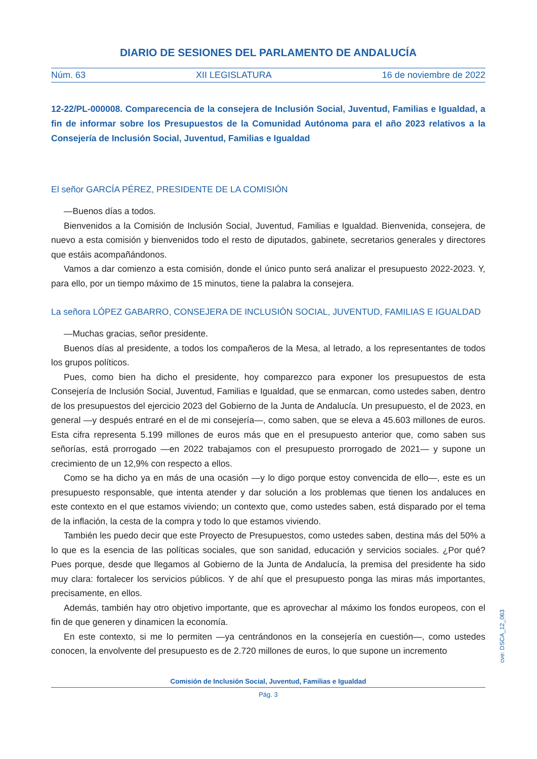DIARIO DE SESIONES DEL PARLAMENTO DE ANDALUCÍA
Núm. 63 XII LEGISLATURA 16 de noviembre de 2022
12-22/PL-000008. Comparecencia de la consejera de Inclusión Social, Juventud, Familias e Igualdad, a fin de informar sobre los Presupuestos de la Comunidad Autónoma para el año 2023 relativos a la Consejería de Inclusión Social, Juventud, Familias e Igualdad
El señor GARCÍA PÉREZ, PRESIDENTE DE LA COMISIÓN
—Buenos días a todos.
Bienvenidos a la Comisión de Inclusión Social, Juventud, Familias e Igualdad. Bienvenida, consejera, de nuevo a esta comisión y bienvenidos todo el resto de diputados, gabinete, secretarios generales y directores que estáis acompañándonos.
Vamos a dar comienzo a esta comisión, donde el único punto será analizar el presupuesto 2022-2023. Y, para ello, por un tiempo máximo de 15 minutos, tiene la palabra la consejera.
La señora LÓPEZ GABARRO, CONSEJERA DE INCLUSIÓN SOCIAL, JUVENTUD, FAMILIAS E IGUALDAD
—Muchas gracias, señor presidente.
Buenos días al presidente, a todos los compañeros de la Mesa, al letrado, a los representantes de todos los grupos políticos.
Pues, como bien ha dicho el presidente, hoy comparezco para exponer los presupuestos de esta Consejería de Inclusión Social, Juventud, Familias e Igualdad, que se enmarcan, como ustedes saben, dentro de los presupuestos del ejercicio 2023 del Gobierno de la Junta de Andalucía. Un presupuesto, el de 2023, en general —y después entraré en el de mi consejería—, como saben, que se eleva a 45.603 millones de euros. Esta cifra representa 5.199 millones de euros más que en el presupuesto anterior que, como saben sus señorías, está prorrogado —en 2022 trabajamos con el presupuesto prorrogado de 2021— y supone un crecimiento de un 12,9% con respecto a ellos.
Como se ha dicho ya en más de una ocasión —y lo digo porque estoy convencida de ello—, este es un presupuesto responsable, que intenta atender y dar solución a los problemas que tienen los andaluces en este contexto en el que estamos viviendo; un contexto que, como ustedes saben, está disparado por el tema de la inflación, la cesta de la compra y todo lo que estamos viviendo.
También les puedo decir que este Proyecto de Presupuestos, como ustedes saben, destina más del 50% a lo que es la esencia de las políticas sociales, que son sanidad, educación y servicios sociales. ¿Por qué? Pues porque, desde que llegamos al Gobierno de la Junta de Andalucía, la premisa del presidente ha sido muy clara: fortalecer los servicios públicos. Y de ahí que el presupuesto ponga las miras más importantes, precisamente, en ellos.
Además, también hay otro objetivo importante, que es aprovechar al máximo los fondos europeos, con el fin de que generen y dinamicen la economía.
En este contexto, si me lo permiten —ya centrándonos en la consejería en cuestión—, como ustedes conocen, la envolvente del presupuesto es de 2.720 millones de euros, lo que supone un incremento
Comisión de Inclusión Social, Juventud, Familias e Igualdad
Pág. 3
cve: DSCA_12_063